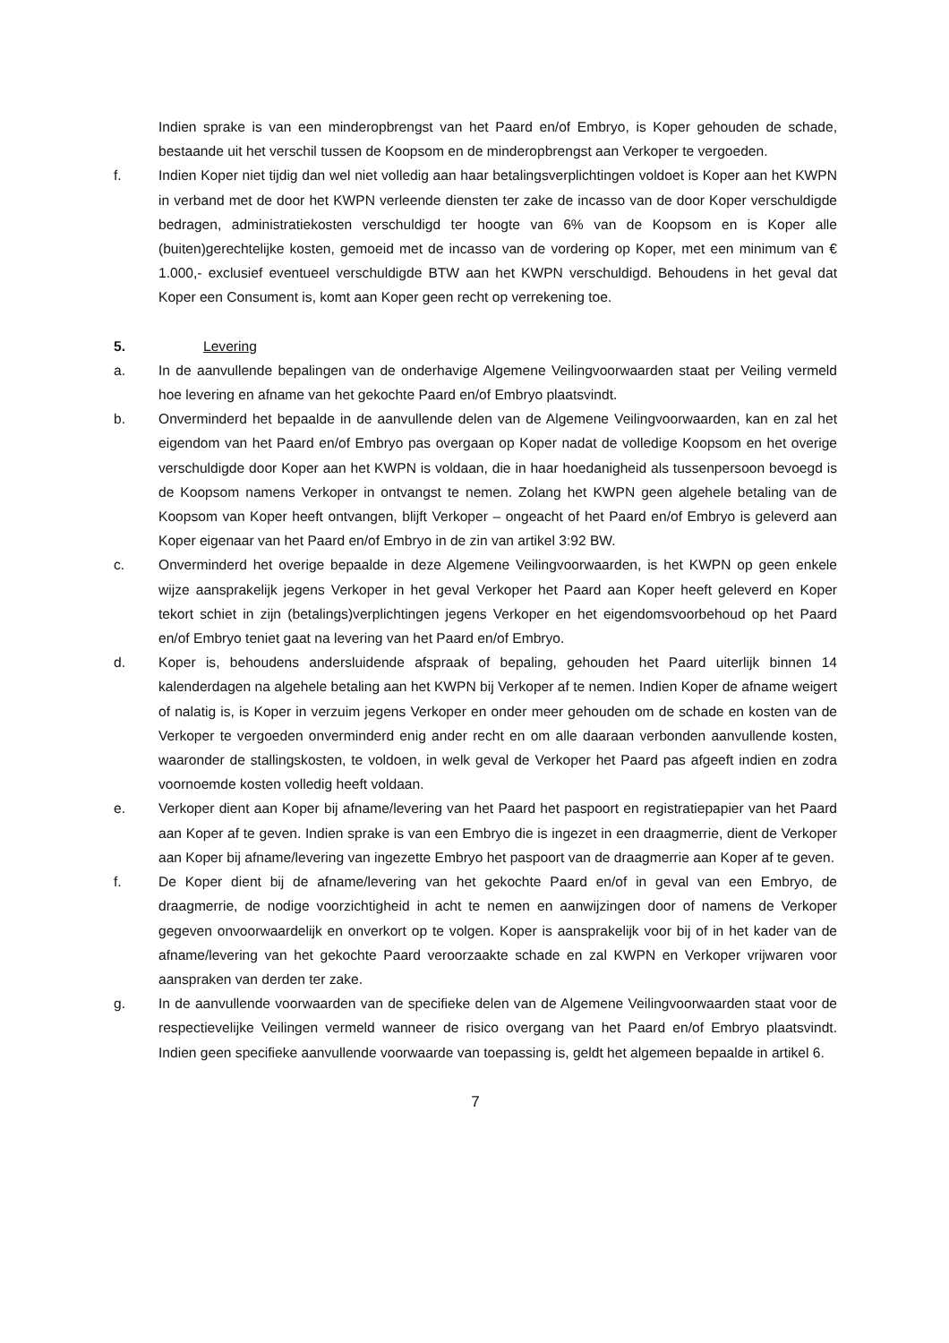Indien sprake is van een minderopbrengst van het Paard en/of Embryo, is Koper gehouden de schade, bestaande uit het verschil tussen de Koopsom en de minderopbrengst aan Verkoper te vergoeden.
f. Indien Koper niet tijdig dan wel niet volledig aan haar betalingsverplichtingen voldoet is Koper aan het KWPN in verband met de door het KWPN verleende diensten ter zake de incasso van de door Koper verschuldigde bedragen, administratiekosten verschuldigd ter hoogte van 6% van de Koopsom en is Koper alle (buiten)gerechtelijke kosten, gemoeid met de incasso van de vordering op Koper, met een minimum van € 1.000,- exclusief eventueel verschuldigde BTW aan het KWPN verschuldigd. Behoudens in het geval dat Koper een Consument is, komt aan Koper geen recht op verrekening toe.
5. Levering
a. In de aanvullende bepalingen van de onderhavige Algemene Veilingvoorwaarden staat per Veiling vermeld hoe levering en afname van het gekochte Paard en/of Embryo plaatsvindt.
b. Onverminderd het bepaalde in de aanvullende delen van de Algemene Veilingvoorwaarden, kan en zal het eigendom van het Paard en/of Embryo pas overgaan op Koper nadat de volledige Koopsom en het overige verschuldigde door Koper aan het KWPN is voldaan, die in haar hoedanigheid als tussenpersoon bevoegd is de Koopsom namens Verkoper in ontvangst te nemen. Zolang het KWPN geen algehele betaling van de Koopsom van Koper heeft ontvangen, blijft Verkoper – ongeacht of het Paard en/of Embryo is geleverd aan Koper eigenaar van het Paard en/of Embryo in de zin van artikel 3:92 BW.
c. Onverminderd het overige bepaalde in deze Algemene Veilingvoorwaarden, is het KWPN op geen enkele wijze aansprakelijk jegens Verkoper in het geval Verkoper het Paard aan Koper heeft geleverd en Koper tekort schiet in zijn (betalings)verplichtingen jegens Verkoper en het eigendomsvoorbehoud op het Paard en/of Embryo teniet gaat na levering van het Paard en/of Embryo.
d. Koper is, behoudens andersluidende afspraak of bepaling, gehouden het Paard uiterlijk binnen 14 kalenderdagen na algehele betaling aan het KWPN bij Verkoper af te nemen. Indien Koper de afname weigert of nalatig is, is Koper in verzuim jegens Verkoper en onder meer gehouden om de schade en kosten van de Verkoper te vergoeden onverminderd enig ander recht en om alle daaraan verbonden aanvullende kosten, waaronder de stallingskosten, te voldoen, in welk geval de Verkoper het Paard pas afgeeft indien en zodra voornoemde kosten volledig heeft voldaan.
e. Verkoper dient aan Koper bij afname/levering van het Paard het paspoort en registratiepapier van het Paard aan Koper af te geven. Indien sprake is van een Embryo die is ingezet in een draagmerrie, dient de Verkoper aan Koper bij afname/levering van ingezette Embryo het paspoort van de draagmerrie aan Koper af te geven.
f. De Koper dient bij de afname/levering van het gekochte Paard en/of in geval van een Embryo, de draagmerrie, de nodige voorzichtigheid in acht te nemen en aanwijzingen door of namens de Verkoper gegeven onvoorwaardelijk en onverkort op te volgen. Koper is aansprakelijk voor bij of in het kader van de afname/levering van het gekochte Paard veroorzaakte schade en zal KWPN en Verkoper vrijwaren voor aanspraken van derden ter zake.
g. In de aanvullende voorwaarden van de specifieke delen van de Algemene Veilingvoorwaarden staat voor de respectievelijke Veilingen vermeld wanneer de risico overgang van het Paard en/of Embryo plaatsvindt. Indien geen specifieke aanvullende voorwaarde van toepassing is, geldt het algemeen bepaalde in artikel 6.
7